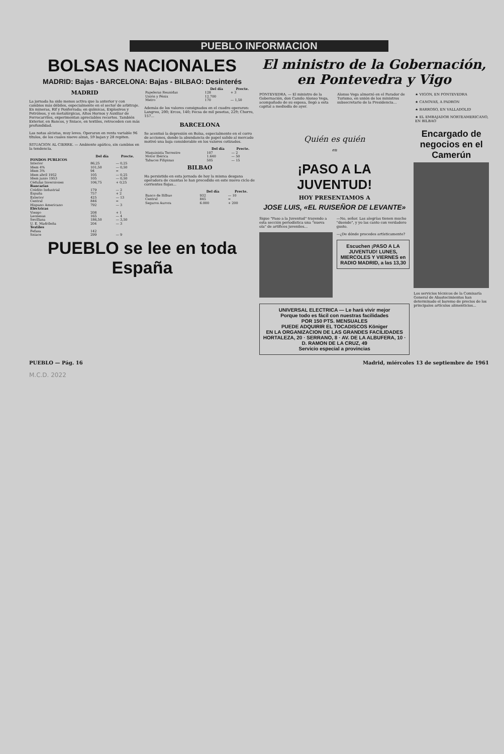PUEBLO INFORMACION
BOLSAS NACIONALES
MADRID: Bajas - BARCELONA: Bajas - BILBAO: Desinterés
MADRID
La jornada ha sido menos activa que la anterior y con cambios más débiles, especialmente en el sector de arbitraje. En mineras, Rif y Ponferrada; en químicas, Explosivos y Petróleos, y en metalúrgicas, Altos Hornos y Auxiliar de Ferrocarriles, experimentan apreciables recortes. También Exterior, en Bancos, y Sniace, en textiles, retroceden con más profundidad.
Las notas alcistas, muy leves. Operaron en renta variable 96 títulos, de los cuales nueve alzan, 59 bajan y 28 repiten.
SITUACION AL CIERRE. — Ambiente apático, sin cambios en la tendencia.
| | Del día | Precte. |
| --- | --- | --- |
| FONDOS PUBLICOS | | |
| Interior | 86,25 | — 0,25 |
| Idem 4% | 101,50 | — 0,50 |
| Idem 3% | 94 | = |
| Idem abril 1952 | 105 | — 0,25 |
| Idem junio 1953 | 105 | — 0,50 |
| Cédulas Inversiones | 106,75 | + 0,25 |
| Bancarias | | |
| Crédito Industrial | 179 | — 2 |
| España | 757 | + 2 |
| Exterior | 425 | — 13 |
| Central | 846 | = |
| Hispano Americano | 792 | — 3 |
| Eléctricas | | |
| Viesgo | 208 | + 1 |
| Leonesas | 165 | — 4 |
| Sevillana | 186,50 | — 3,50 |
| U. E. Madrileña | 204 | — 3 |
| Textiles | | |
| Fefasa | 142 | |
| Sniace | 299 | — 9 |
| | Del día | Precte. |
| --- | --- | --- |
| Papeleras Reunidas | 128 | + 3 |
| Unión y Fénix | 12.700 | |
| Metro | 170 | — 1,50 |
Además de los valores consignados en el cuadro operaron: Langreo, 200; Ercos, 140; Fecsa de mil pesetas, 229; Chorro, 157...
BARCELONA
Se acentuó la depresión en Bolsa, especialmente en el corro de acciones, donde la abundancia de papel salido al mercado motivó una baja considerable en los valores cotizados.
| | Del día | Precte. |
| --- | --- | --- |
| Maquinista Terrestre | 107 | — 2 |
| Motor Ibérica | 1.640 | — 50 |
| Tabacos Filipinas | 505 | — 15 |
BILBAO
Ha persistido en esta jornada de hoy la misma desgana operadora de cuantas le han precedido en este nuevo ciclo de corrientes flojas...
| | Del día | Precte. |
| --- | --- | --- |
| Banco de Bilbao | 932 | — 10 |
| Central | 845 | = |
| Seguros Aurora | 6.000 | + 200 |
PUEBLO se lee en toda España
El ministro de la Gobernación, en Pontevedra y Vigo
PONTEVEDRA. — El ministro de la Gobernación, don Camilo Alonso Vega, acompañado de su esposa, llegó a esta capital a mediodía de ayer.
Alonso Vega almorzó en el Parador de Turismo, en unión de los ministros subsecretario de la Presidencia...
★ VIGON, EN PONTEVEDRA
★ CANOVAS, A PADRON
★ BARROSO, EN VALLADOLID
★ EL EMBAJADOR NORTEAMERICANO, EN BILBAO
Quién es quién
en
¡PASO A LA JUVENTUD!
HOY PRESENTAMOS A
JOSE LUIS, «EL RUISEÑOR DE LEVANTE»
Sigue "Paso a la Juventud" trayendo a esta sección periodística una "nueva ola" de artífices juveniles...
—No, señor. Las alegrías tienen mucho "duende", y yo las canto con verdadero gusto.
—¿De dónde procedes artísticamente?
Escuchen ¡PASO A LA JUVENTUD! LUNES, MIERCOLES Y VIERNES en RADIO MADRID, a las 13,30
UNIVERSAL ELECTRICA — Le hará vivir mejor
Porque todo es fácil con nuestras facilidades
POR 150 PTS. MENSUALES
PUEDE ADQUIRIR EL TOCADISCOS Königer
EN LA ORGANIZACION DE LAS GRANDES FACILIDADES
HORTALEZA, 20 · SERRANO, 8 · AV. DE LA ALBUFERA, 10 · D. RAMON DE LA CRUZ, 49
Servicio especial a provincias
Encargado de negocios en el Camerún
Los servicios técnicos de la Comisaría General de Abastecimientos han determinado el baremo de precios de los principales artículos alimenticios...
PUEBLO — Pág. 16 Madrid, miércoles 13 de septiembre de 1961
M.C.D. 2022